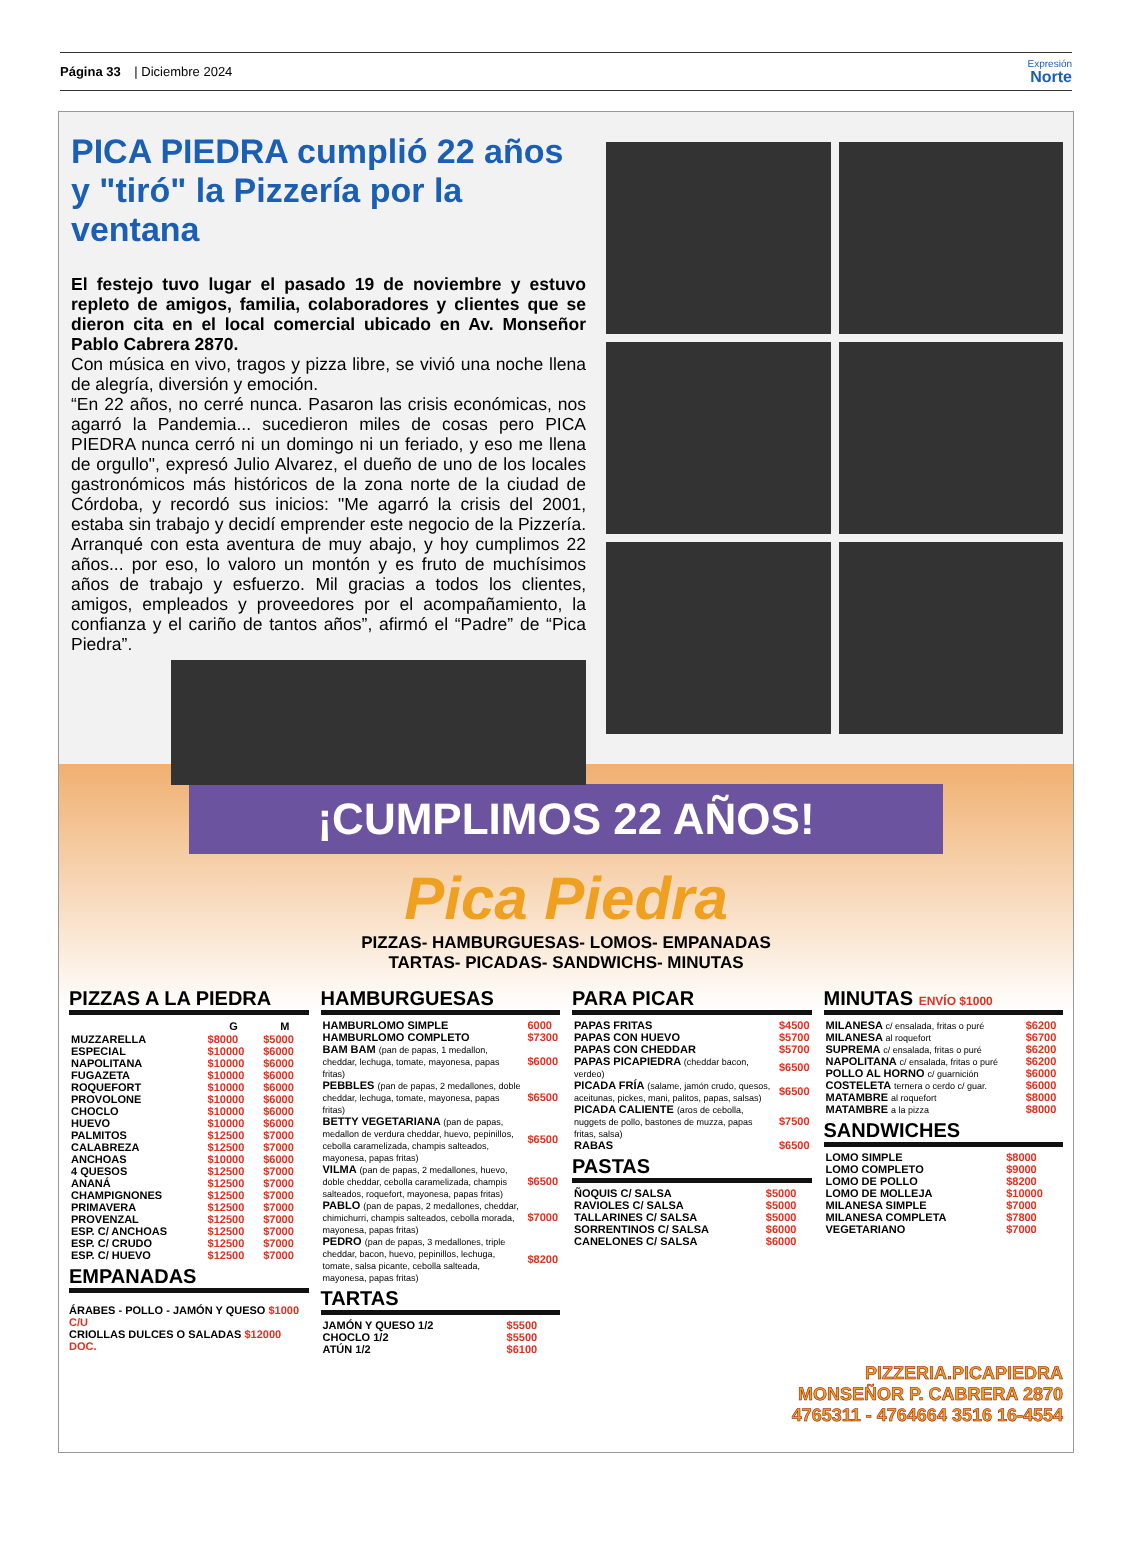Página 33 | Diciembre 2024
Expresión
Norte
PICA PIEDRA cumplió 22 años y "tiró" la Pizzería por la ventana
El festejo tuvo lugar el pasado 19 de noviembre y estuvo repleto de amigos, familia, colaboradores y clientes que se dieron cita en el local comercial ubicado en Av. Monseñor Pablo Cabrera 2870.
Con música en vivo, tragos y pizza libre, se vivió una noche llena de alegría, diversión y emoción.
“En 22 años, no cerré nunca. Pasaron las crisis económicas, nos agarró la Pandemia... sucedieron miles de cosas pero PICA PIEDRA nunca cerró ni un domingo ni un feriado, y eso me llena de orgullo", expresó Julio Alvarez, el dueño de uno de los locales gastronómicos más históricos de la zona norte de la ciudad de Córdoba, y recordó sus inicios: "Me agarró la crisis del 2001, estaba sin trabajo y decidí emprender este negocio de la Pizzería. Arranqué con esta aventura de muy abajo, y hoy cumplimos 22 años... por eso, lo valoro un montón y es fruto de muchísimos años de trabajo y esfuerzo. Mil gracias a todos los clientes, amigos, empleados y proveedores por el acompañamiento, la confianza y el cariño de tantos años”, afirmó el “Padre” de “Pica Piedra”.
¡CUMPLIMOS 22 AÑOS!
Pica Piedra
PIZZAS- HAMBURGUESAS- LOMOS- EMPANADAS
TARTAS- PICADAS- SANDWICHS- MINUTAS
PIZZAS A LA PIEDRA
| | G | M |
| --- | --- | --- |
| MUZZARELLA | $8000 | $5000 |
| ESPECIAL | $10000 | $6000 |
| NAPOLITANA | $10000 | $6000 |
| FUGAZETA | $10000 | $6000 |
| ROQUEFORT | $10000 | $6000 |
| PROVOLONE | $10000 | $6000 |
| CHOCLO | $10000 | $6000 |
| HUEVO | $10000 | $6000 |
| PALMITOS | $12500 | $7000 |
| CALABREZA | $12500 | $7000 |
| ANCHOAS | $10000 | $6000 |
| 4 QUESOS | $12500 | $7000 |
| ANANÁ | $12500 | $7000 |
| CHAMPIGNONES | $12500 | $7000 |
| PRIMAVERA | $12500 | $7000 |
| PROVENZAL | $12500 | $7000 |
| ESP. C/ ANCHOAS | $12500 | $7000 |
| ESP. C/ CRUDO | $12500 | $7000 |
| ESP. C/ HUEVO | $12500 | $7000 |
EMPANADAS
ÁRABES - POLLO - JAMÓN Y QUESO $1000 C/U
CRIOLLAS DULCES O SALADAS $12000 DOC.
HAMBURGUESAS
| HAMBURLOMO SIMPLE | 6000 |
| HAMBURLOMO COMPLETO | $7300 |
| BAM BAM (pan de papas, 1 medallon, cheddar, lechuga, tomate, mayonesa, papas fritas) | $6000 |
| PEBBLES (pan de papas, 2 medallones, doble cheddar, lechuga, tomate, mayonesa, papas fritas) | $6500 |
| BETTY VEGETARIANA (pan de papas, medallon de verdura cheddar, huevo, pepinillos, cebolla caramelizada, champis salteados, mayonesa, papas fritas) | $6500 |
| VILMA (pan de papas, 2 medallones, huevo, doble cheddar, cebolla caramelizada, champis salteados, roquefort, mayonesa, papas fritas) | $6500 |
| PABLO (pan de papas, 2 medallones, cheddar, chimichurri, champis salteados, cebolla morada, mayonesa, papas fritas) | $7000 |
| PEDRO (pan de papas, 3 medallones, triple cheddar, bacon, huevo, pepinillos, lechuga, tomate, salsa picante, cebolla salteada, mayonesa, papas fritas) | $8200 |
TARTAS
| JAMÓN Y QUESO 1/2 | $5500 |
| CHOCLO 1/2 | $5500 |
| ATÚN 1/2 | $6100 |
PARA PICAR
| PAPAS FRITAS | $4500 |
| PAPAS CON HUEVO | $5700 |
| PAPAS CON CHEDDAR | $5700 |
| PAPAS PICAPIEDRA (cheddar bacon, verdeo) | $6500 |
| PICADA FRÍA (salame, jamón crudo, quesos, aceitunas, pickes, mani, palitos, papas, salsas) | $6500 |
| PICADA CALIENTE (aros de cebolla, nuggets de pollo, bastones de muzza, papas fritas, salsa) | $7500 |
| RABAS | $6500 |
PASTAS
| ÑOQUIS C/ SALSA | $5000 |
| RAVIOLES C/ SALSA | $5000 |
| TALLARINES C/ SALSA | $5000 |
| SORRENTINOS C/ SALSA | $6000 |
| CANELONES C/ SALSA | $6000 |
MINUTAS ENVÍO $1000
| MILANESA c/ ensalada, fritas o puré | $6200 |
| MILANESA al roquefort | $6700 |
| SUPREMA c/ ensalada, fritas o puré | $6200 |
| NAPOLITANA c/ ensalada, fritas o puré | $6200 |
| POLLO AL HORNO c/ guarnición | $6000 |
| COSTELETA ternera o cerdo c/ guar. | $6000 |
| MATAMBRE al roquefort | $8000 |
| MATAMBRE a la pizza | $8000 |
SANDWICHES
| LOMO SIMPLE | $8000 |
| LOMO COMPLETO | $9000 |
| LOMO DE POLLO | $8200 |
| LOMO DE MOLLEJA | $10000 |
| MILANESA SIMPLE | $7000 |
| MILANESA COMPLETA | $7800 |
| VEGETARIANO | $7000 |
PIZZERIA.PICAPIEDRA
MONSEÑOR P. CABRERA 2870
4765311 - 4764664 3516 16-4554